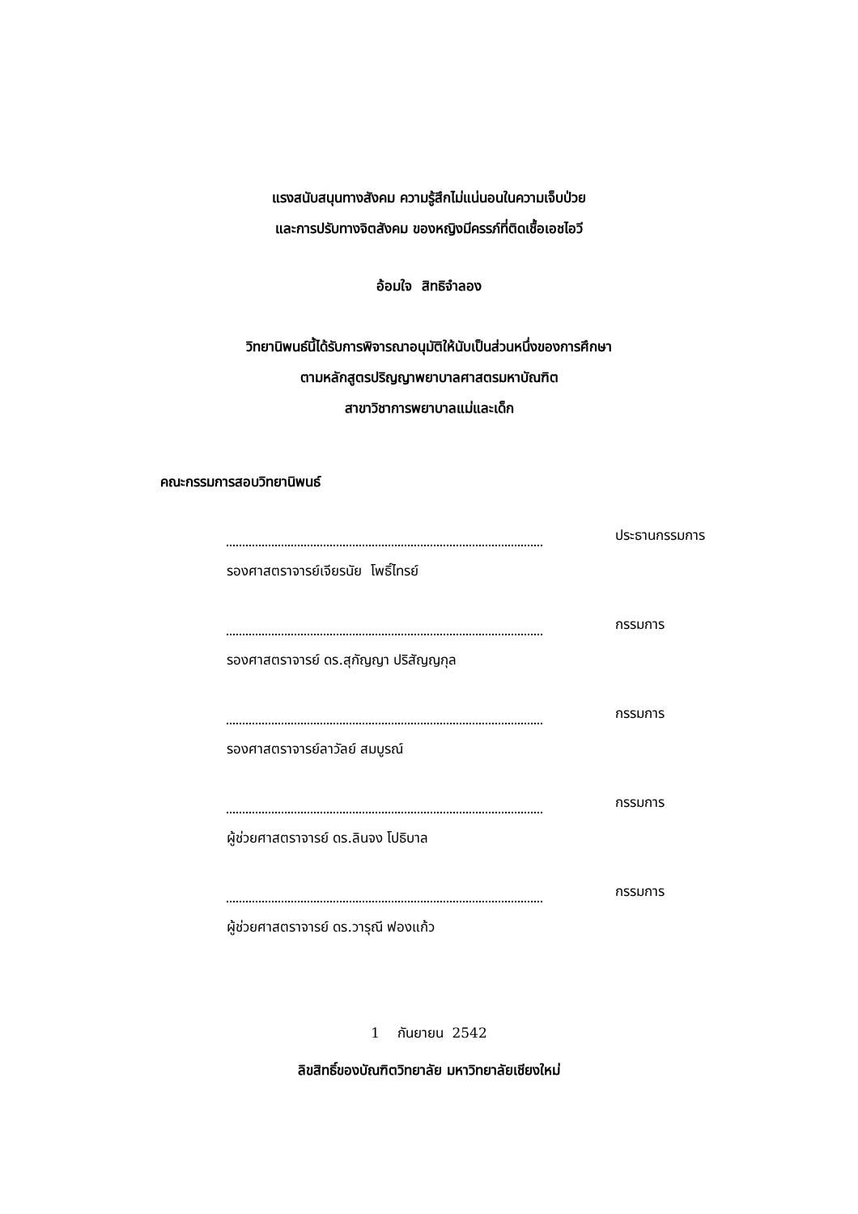แรงสนับสนุนทางสังคม ความรู้สึกไม่แน่นอนในความเจ็บป่วย
และการปรับทางจิตสังคม ของหญิงมีครรภ์ที่ติดเชื้อเอชไอวี
อ้อมใจ สิทธิจำลอง
วิทยานิพนธ์นี้ได้รับการพิจารณาอนุมัติให้นับเป็นส่วนหนึ่งของการศึกษา
ตามหลักสูตรปริญญาพยาบาลศาสตรมหาบัณฑิต
สาขาวิชาการพยาบาลแม่และเด็ก
คณะกรรมการสอบวิทยานิพนธ์
ประธานกรรมการ
รองศาสตราจารย์เจียรนัย โพธิ์ไทรย์
กรรมการ
รองศาสตราจารย์ ดร.สุกัญญา ปริสัญญกุล
กรรมการ
รองศาสตราจารย์ลาวัลย์ สมบูรณ์
กรรมการ
ผู้ช่วยศาสตราจารย์ ดร.ลินจง โปธิบาล
กรรมการ
ผู้ช่วยศาสตราจารย์ ดร.วารุณี ฟองแก้ว
1 กันยายน 2542
ลิขสิทธิ์ของบัณฑิตวิทยาลัย มหาวิทยาลัยเชียงใหม่